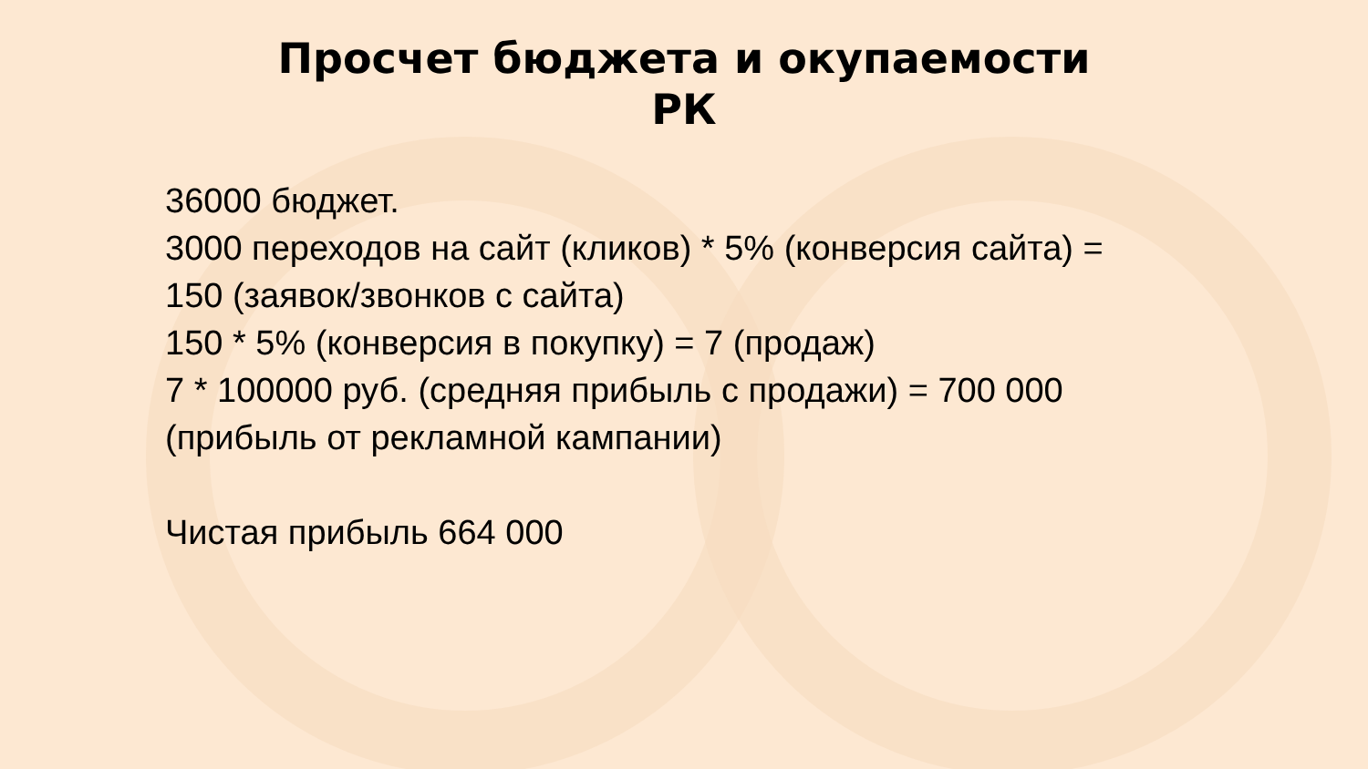Просчет бюджета и окупаемости
РК
36000 бюджет.
3000 переходов на сайт (кликов) * 5% (конверсия сайта) =
150 (заявок/звонков с сайта)
150 * 5% (конверсия в покупку) = 7 (продаж)
7 * 100000 руб. (средняя прибыль с продажи) = 700 000
(прибыль от рекламной кампании)
Чистая прибыль 664 000